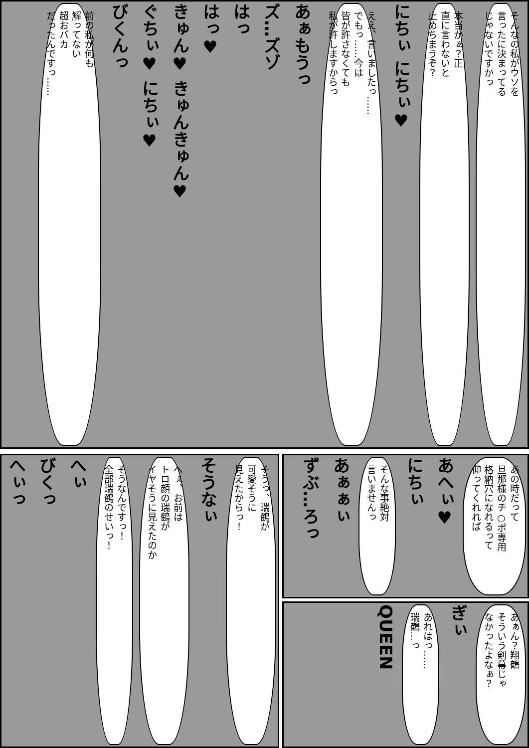そんなの私がウソを
言ったに決まってる
じゃないですかっ
本当かぁ？正
直に言わないと
止めちまうぞ？
にちぃ にちぃ♥
ええ、言いましたっ……
でもっ……今は
皆が許さなくても
私が許しますからっ
あぁもうっ
ズ…ズゾ
はっ
はっ♥
きゅん♥ きゅんきゅん♥
ぐちぃ♥ にちぃ♥
びくんっ
前の私が何も
解ってない
超おバカ
だったんですっ……
あの時だって
旦那様のチ○ポ専用
格納穴になれるって
仰ってくれれば
あへぃ♥
にちぃ
そんな事絶対
言いませんっ
あぁぁぃ
ずぶ…ろっ
そうっ、瑞鶴が
可愛そうに
見えたからっ！
そうなぃ
へぇ、お前は
トロ顔の瑞鶴が
イヤそうに見えたのか
そうなんですっ！
全部瑞鶴のせいっ！
へぃ
びくっ
へぃっ
あぁん？翔鶴
そういう剣幕じゃ
なかったよなぁ？
ぎぃ
あれはっ……
瑞鶴…っ
QUEEN